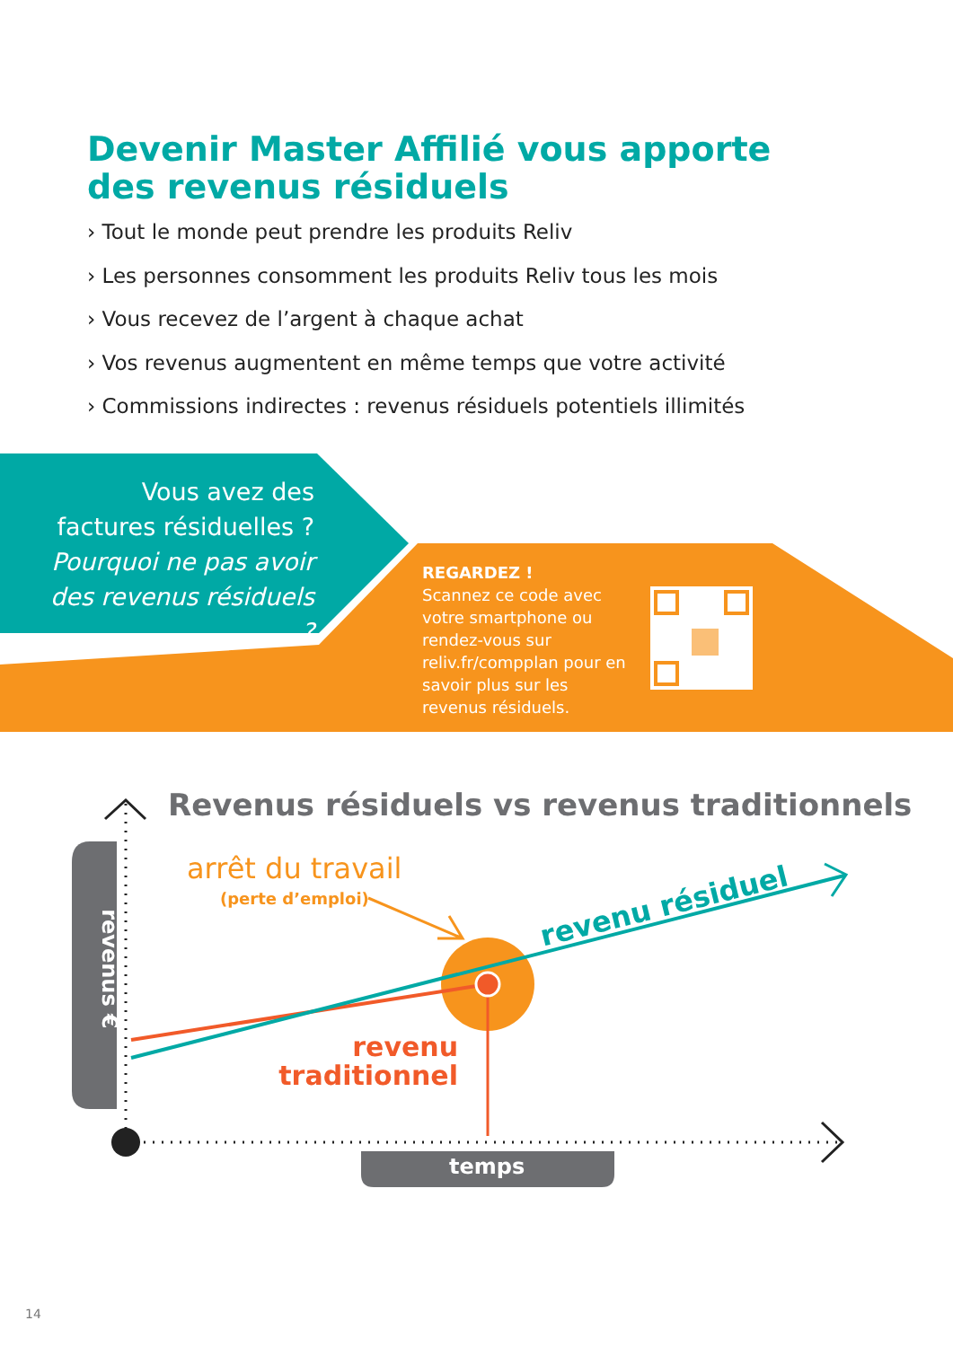Devenir Master Affilié vous apporte des revenus résiduels
› Tout le monde peut prendre les produits Reliv
› Les personnes consomment les produits Reliv tous les mois
› Vous recevez de l’argent à chaque achat
› Vos revenus augmentent en même temps que votre activité
› Commissions indirectes : revenus résiduels potentiels illimités
Vous avez des factures résiduelles ?
Pourquoi ne pas avoir des revenus résiduels ?
REGARDEZ !
Scannez ce code avec votre smartphone ou rendez-vous sur reliv.fr/compplan pour en savoir plus sur les revenus résiduels.
Revenus résiduels vs revenus traditionnels
arrêt du travail
(perte d’emploi) revenu résiduel
revenu traditionnel
revenus €
temps
14